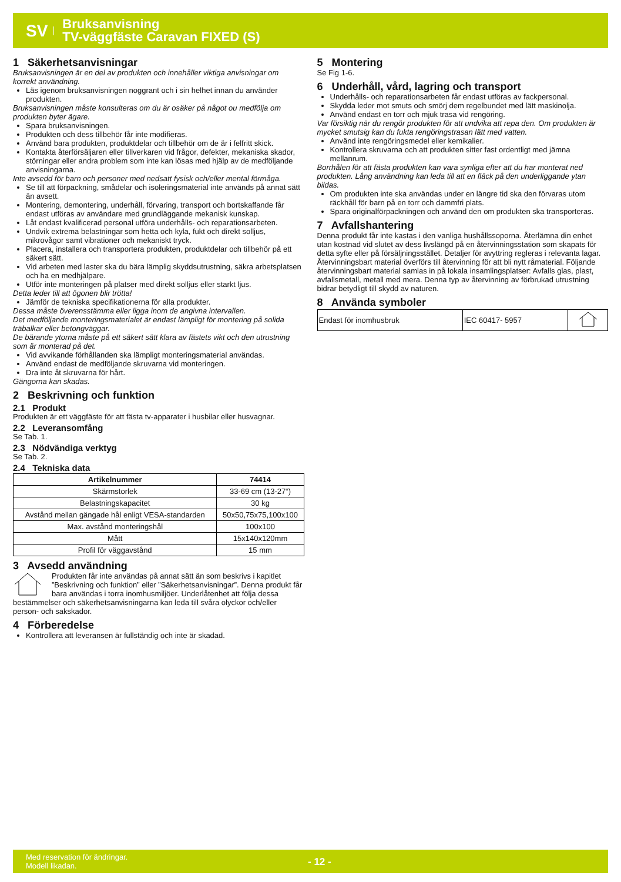SV
Bruksanvisning
TV-väggfäste Caravan FIXED (S)
1 Säkerhetsanvisningar
Bruksanvisningen är en del av produkten och innehåller viktiga anvisningar om korrekt användning.
Läs igenom bruksanvisningen noggrant och i sin helhet innan du använder produkten.
Bruksanvisningen måste konsulteras om du är osäker på något ou medfölja om produkten byter ägare.
Spara bruksanvisningen.
Produkten och dess tillbehör får inte modifieras.
Använd bara produkten, produktdelar och tillbehör om de är i felfritt skick.
Kontakta återförsäljaren eller tillverkaren vid frågor, defekter, mekaniska skador, störningar eller andra problem som inte kan lösas med hjälp av de medföljande anvisningarna.
Inte avsedd för barn och personer med nedsatt fysisk och/eller mental förmåga.
Se till att förpackning, smådelar och isoleringsmaterial inte används på annat sätt än avsett.
Montering, demontering, underhåll, förvaring, transport och bortskaffande får endast utföras av användare med grundläggande mekanisk kunskap.
Låt endast kvalificerad personal utföra underhålls- och reparationsarbeten.
Undvik extrema belastningar som hetta och kyla, fukt och direkt solljus, mikrovågor samt vibrationer och mekaniskt tryck.
Placera, installera och transportera produkten, produktdelar och tillbehör på ett säkert sätt.
Vid arbeten med laster ska du bära lämplig skyddsutrustning, säkra arbetsplatsen och ha en medhjälpare.
Utför inte monteringen på platser med direkt solljus eller starkt ljus.
Detta leder till att ögonen blir trötta!
Jämför de tekniska specifikationerna för alla produkter.
Dessa måste överensstämma eller ligga inom de angivna intervallen.
Det medföljande monteringsmaterialet är endast lämpligt för montering på solida träbalkar eller betongväggar.
De bärande ytorna måste på ett säkert sätt klara av fästets vikt och den utrustning som är monterad på det.
Vid avvikande förhållanden ska lämpligt monteringsmaterial användas.
Använd endast de medföljande skruvarna vid monteringen.
Dra inte åt skruvarna för hårt.
Gängorna kan skadas.
2 Beskrivning och funktion
2.1 Produkt
Produkten är ett väggfäste för att fästa tv-apparater i husbilar eller husvagnar.
2.2 Leveransomfång
Se Tab. 1.
2.3 Nödvändiga verktyg
Se Tab. 2.
2.4 Tekniska data
| Artikelnummer | 74414 |
| --- | --- |
| Skärmstorlek | 33-69 cm (13-27“) |
| Belastningskapacitet | 30 kg |
| Avstånd mellan gängade hål enligt VESA-standarden | 50x50,75x75,100x100 |
| Max. avstånd monteringshål | 100x100 |
| Mått | 15x140x120mm |
| Profil för väggavstånd | 15 mm |
3 Avsedd användning
Produkten får inte användas på annat sätt än som beskrivs i kapitlet ”Beskrivning och funktion” eller ”Säkerhetsanvisningar”. Denna produkt får bara användas i torra inomhusmiljöer. Underlåtenhet att följa dessa bestämmelser och säkerhetsanvisningarna kan leda till svåra olyckor och/eller person- och sakskador.
4 Förberedelse
Kontrollera att leveransen är fullständig och inte är skadad.
5 Montering
Se Fig 1-6.
6 Underhåll, vård, lagring och transport
Underhålls- och reparationsarbeten får endast utföras av fackpersonal.
Skydda leder mot smuts och smörj dem regelbundet med lätt maskinolja.
Använd endast en torr och mjuk trasa vid rengöring.
Var försiktig när du rengör produkten för att undvika att repa den. Om produkten är mycket smutsig kan du fukta rengöringstrasan lätt med vatten.
Använd inte rengöringsmedel eller kemikalier.
Kontrollera skruvarna och att produkten sitter fast ordentligt med jämna mellanrum.
Borrhålen för att fästa produkten kan vara synliga efter att du har monterat ned produkten. Lång användning kan leda till att en fläck på den underliggande ytan bildas.
Om produkten inte ska användas under en längre tid ska den förvaras utom räckhåll för barn på en torr och dammfri plats.
Spara originalförpackningen och använd den om produkten ska transporteras.
7 Avfallshantering
Denna produkt får inte kastas i den vanliga hushållssoporna. Återlämna din enhet utan kostnad vid slutet av dess livslängd på en återvinningsstation som skapats för detta syfte eller på försäljningsstället. Detaljer för avyttring regleras i relevanta lagar. Återvinningsbart material överförs till återvinning för att bli nytt råmaterial. Följande återvinningsbart material samlas in på lokala insamlingsplatser: Avfalls glas, plast, avfallsmetall, metall med mera. Denna typ av återvinning av förbrukad utrustning bidrar betydligt till skydd av naturen.
8 Använda symboler
| Endast för inomhusbruk | IEC 60417- 5957 | |
Med reservation för ändringar.
Modell likadan.
- 12 -